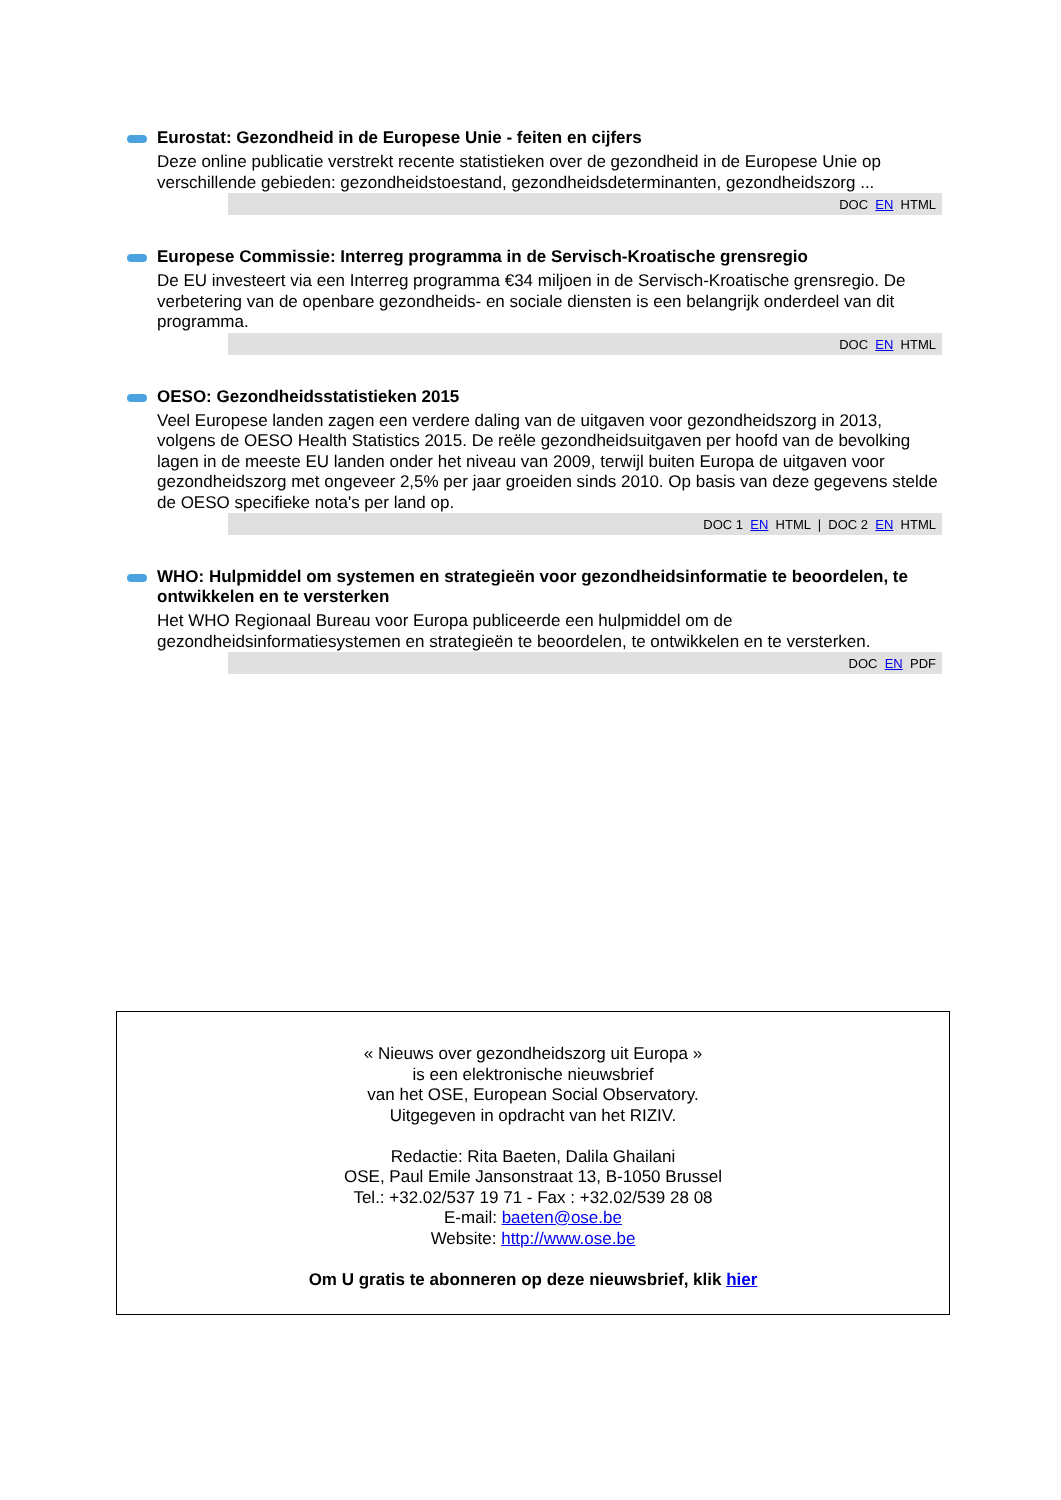Eurostat: Gezondheid in de Europese Unie - feiten en cijfers
Deze online publicatie verstrekt recente statistieken over de gezondheid in de Europese Unie op verschillende gebieden: gezondheidstoestand, gezondheidsdeterminanten, gezondheidszorg ...
DOC EN HTML
Europese Commissie: Interreg programma in de Servisch-Kroatische grensregio
De EU investeert via een Interreg programma €34 miljoen in de Servisch-Kroatische grensregio. De verbetering van de openbare gezondheids- en sociale diensten is een belangrijk onderdeel van dit programma.
DOC EN HTML
OESO: Gezondheidsstatistieken 2015
Veel Europese landen zagen een verdere daling van de uitgaven voor gezondheidszorg in 2013, volgens de OESO Health Statistics 2015. De reële gezondheidsuitgaven per hoofd van de bevolking lagen in de meeste EU landen onder het niveau van 2009, terwijl buiten Europa de uitgaven voor gezondheidszorg met ongeveer 2,5% per jaar groeiden sinds 2010. Op basis van deze gegevens stelde de OESO specifieke nota's per land op.
DOC 1 EN HTML | DOC 2 EN HTML
WHO: Hulpmiddel om systemen en strategieën voor gezondheidsinformatie te beoordelen, te ontwikkelen en te versterken
Het WHO Regionaal Bureau voor Europa publiceerde een hulpmiddel om de gezondheidsinformatiesystemen en strategieën te beoordelen, te ontwikkelen en te versterken.
DOC EN PDF
« Nieuws over gezondheidszorg uit Europa »
is een elektronische nieuwsbrief
van het OSE, European Social Observatory.
Uitgegeven in opdracht van het RIZIV.
Redactie: Rita Baeten, Dalila Ghailani
OSE, Paul Emile Jansonstraat 13, B-1050 Brussel
Tel.: +32.02/537 19 71 - Fax : +32.02/539 28 08
E-mail: baeten@ose.be
Website: http://www.ose.be
Om U gratis te abonneren op deze nieuwsbrief, klik hier